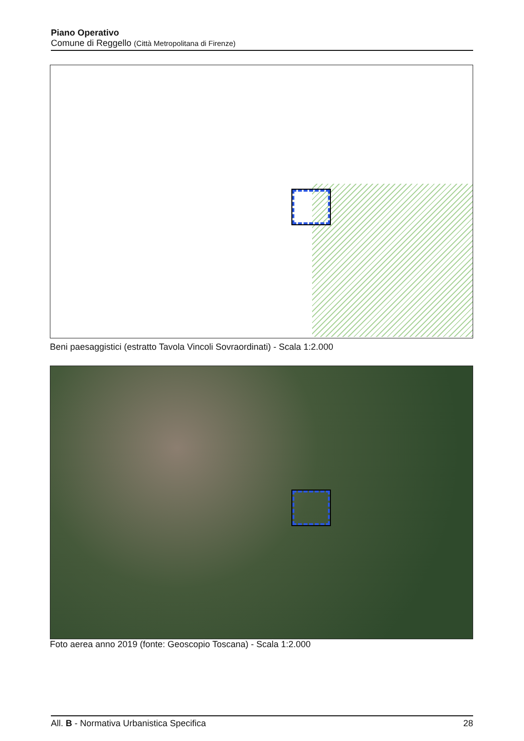Piano Operativo
Comune di Reggello (Città Metropolitana di Firenze)
Beni paesaggistici (estratto Tavola Vincoli Sovraordinati) - Scala 1:2.000
Foto aerea anno 2019 (fonte: Geoscopio Toscana) - Scala 1:2.000
All. B - Normativa Urbanistica Specifica 28